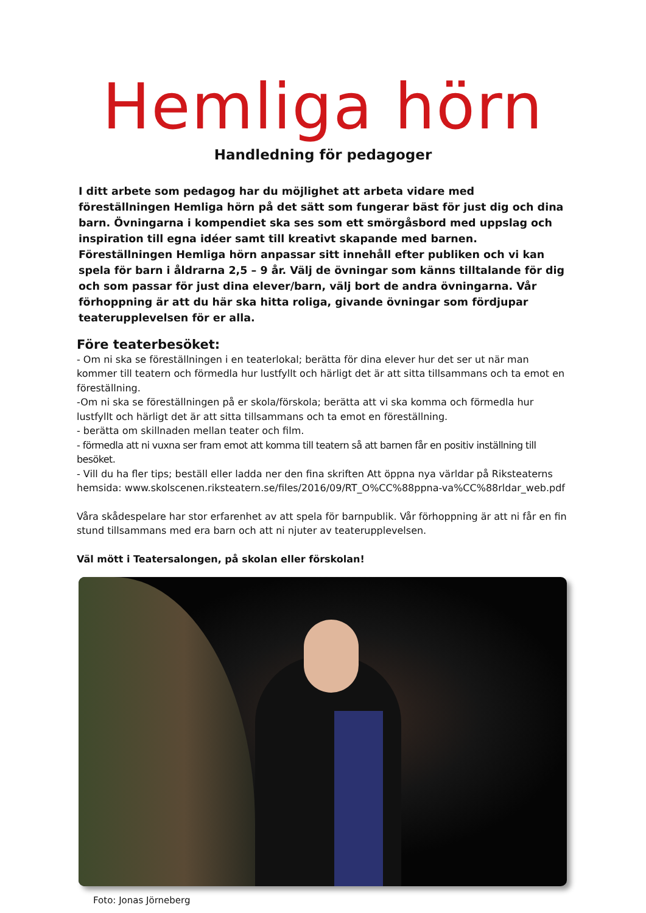Hemliga hörn
Handledning för pedagoger
I ditt arbete som pedagog har du möjlighet att arbeta vidare med föreställningen Hemliga hörn på det sätt som fungerar bäst för just dig och dina barn. Övningarna i kompendiet ska ses som ett smörgåsbord med uppslag och inspiration till egna idéer samt till kreativt skapande med barnen. Föreställningen Hemliga hörn anpassar sitt innehåll efter publiken och vi kan spela för barn i åldrarna 2,5 – 9 år. Välj de övningar som känns tilltalande för dig och som passar för just dina elever/barn, välj bort de andra övningarna. Vår förhoppning är att du här ska hitta roliga, givande övningar som fördjupar teaterupplevelsen för er alla.
Före teaterbesöket:
- Om ni ska se föreställningen i en teaterlokal; berätta för dina elever hur det ser ut när man kommer till teatern och förmedla hur lustfyllt och härligt det är att sitta tillsammans och ta emot en föreställning.
-Om ni ska se föreställningen på er skola/förskola; berätta att vi ska komma och förmedla hur lustfyllt och härligt det är att sitta tillsammans och ta emot en föreställning.
- berätta om skillnaden mellan teater och film.
- förmedla att ni vuxna ser fram emot att komma till teatern så att barnen får en positiv inställning till besöket.
- Vill du ha fler tips; beställ eller ladda ner den fina skriften Att öppna nya världar på Riksteaterns hemsida: www.skolscenen.riksteatern.se/files/2016/09/RT_O%CC%88ppna-va%CC%88rldar_web.pdf
Våra skådespelare har stor erfarenhet av att spela för barnpublik. Vår förhoppning är att ni får en fin stund tillsammans med era barn och att ni njuter av teaterupplevelsen.
Väl mött i Teatersalongen, på skolan eller förskolan!
Foto: Jonas Jörneberg